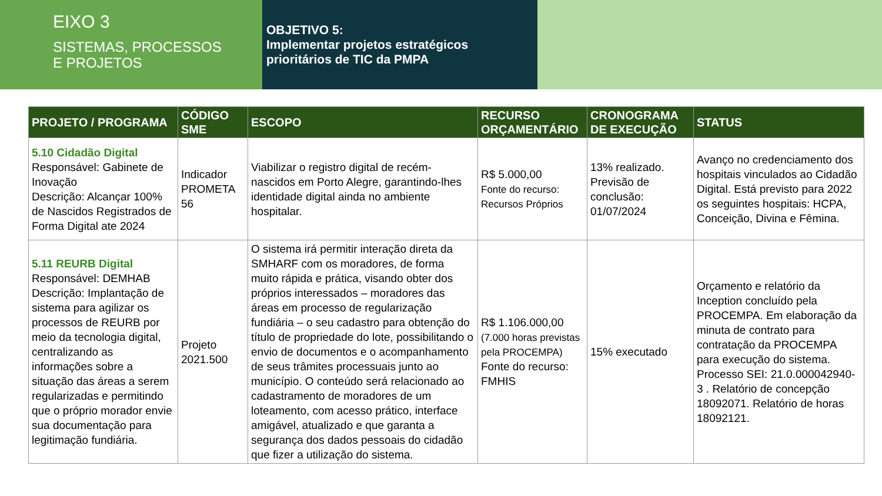EIXO 3
SISTEMAS, PROCESSOS
E PROJETOS
OBJETIVO 5:
Implementar projetos estratégicos prioritários de TIC da PMPA
| PROJETO / PROGRAMA | CÓDIGO SME | ESCOPO | RECURSO ORÇAMENTÁRIO | CRONOGRAMA DE EXECUÇÃO | STATUS |
| --- | --- | --- | --- | --- | --- |
| 5.10 Cidadão Digital Responsável: Gabinete de Inovação Descrição: Alcançar 100% de Nascidos Registrados de Forma Digital ate 2024 | Indicador PROMETA 56 | Viabilizar o registro digital de recém-nascidos em Porto Alegre, garantindo-lhes identidade digital ainda no ambiente hospitalar. | R$ 5.000,00 Fonte do recurso: Recursos Próprios | 13% realizado. Previsão de conclusão: 01/07/2024 | Avanço no credenciamento dos hospitais vinculados ao Cidadão Digital. Está previsto para 2022 os seguintes hospitais: HCPA, Conceição, Divina e Fêmina. |
| 5.11 REURB Digital Responsável: DEMHAB Descrição: Implantação de sistema para agilizar os processos de REURB por meio da tecnologia digital, centralizando as informações sobre a situação das áreas a serem regularizadas e permitindo que o próprio morador envie sua documentação para legitimação fundiária. | Projeto 2021.500 | O sistema irá permitir interação direta da SMHARF com os moradores, de forma muito rápida e prática, visando obter dos próprios interessados – moradores das áreas em processo de regularização fundiária – o seu cadastro para obtenção do título de propriedade do lote, possibilitando o envio de documentos e o acompanhamento de seus trâmites processuais junto ao município. O conteúdo será relacionado ao cadastramento de moradores de um loteamento, com acesso prático, interface amigável, atualizado e que garanta a segurança dos dados pessoais do cidadão que fizer a utilização do sistema. | R$ 1.106.000,00 (7.000 horas previstas pela PROCEMPA) Fonte do recurso: FMHIS | 15% executado | Orçamento e relatório da Inception concluído pela PROCEMPA. Em elaboração da minuta de contrato para contratação da PROCEMPA para execução do sistema. Processo SEI: 21.0.000042940-3 . Relatório de concepção 18092071. Relatório de horas 18092121. |